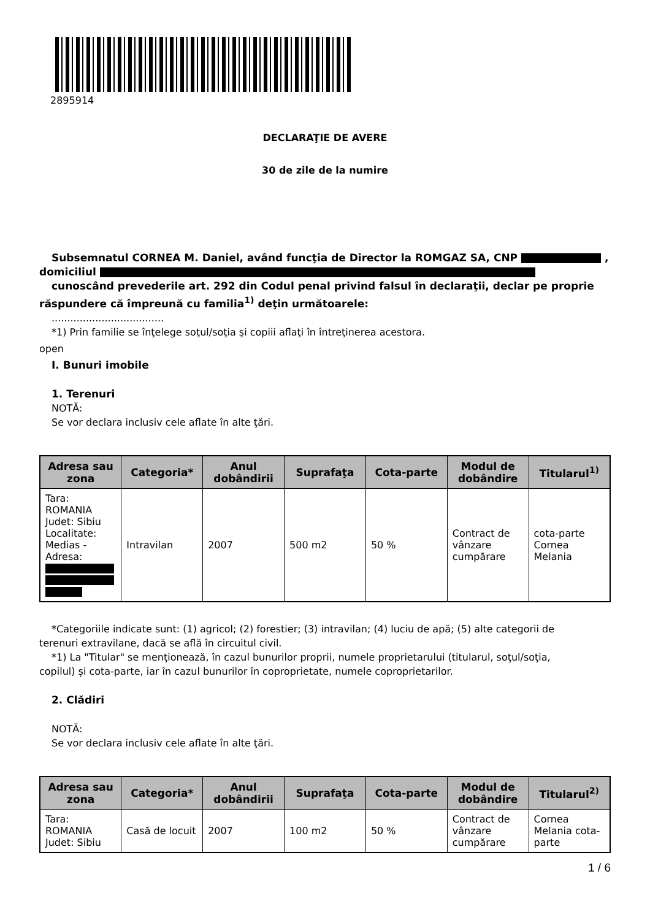2895914
DECLARAŢIE DE AVERE
30 de zile de la numire
Subsemnatul CORNEA M. Daniel, având funcţia de Director la ROMGAZ SA, CNP ,
domiciliul
cunoscând prevederile art. 292 din Codul penal privind falsul în declaraţii, declar pe proprie
răspundere că împreună cu familia<sup>1)</sup> deţin următoarele:
....................................
*1) Prin familie se înţelege soţul/soţia şi copiii aflaţi în întreţinerea acestora.
open
I. Bunuri imobile
1. Terenuri
NOTĂ:
Se vor declara inclusiv cele aflate în alte ţări.
| Adresa sau zona | Categoria* | Anul dobândirii | Suprafaţa | Cota-parte | Modul de dobândire | Titularul<sup>1)</sup> |
| --- | --- | --- | --- | --- | --- | --- |
| Tara: ROMANIA Judet: Sibiu Localitate: Medias - Adresa: | Intravilan | 2007 | 500 m2 | 50 % | Contract de vânzare cumpărare | cota-parte Cornea Melania |
*Categoriile indicate sunt: (1) agricol; (2) forestier; (3) intravilan; (4) luciu de apă; (5) alte categorii de
terenuri extravilane, dacă se află în circuitul civil.
*1) La "Titular" se menţionează, în cazul bunurilor proprii, numele proprietarului (titularul, soţul/soţia,
copilul) și cota-parte, iar în cazul bunurilor în coproprietate, numele coproprietarilor.
2. Clădiri
NOTĂ:
Se vor declara inclusiv cele aflate în alte ţări.
| Adresa sau zona | Categoria* | Anul dobândirii | Suprafaţa | Cota-parte | Modul de dobândire | Titularul<sup>2)</sup> |
| --- | --- | --- | --- | --- | --- | --- |
| Tara: ROMANIA Judet: Sibiu | Casă de locuit | 2007 | 100 m2 | 50 % | Contract de vânzare cumpărare | Cornea Melania cota-parte |
1 / 6